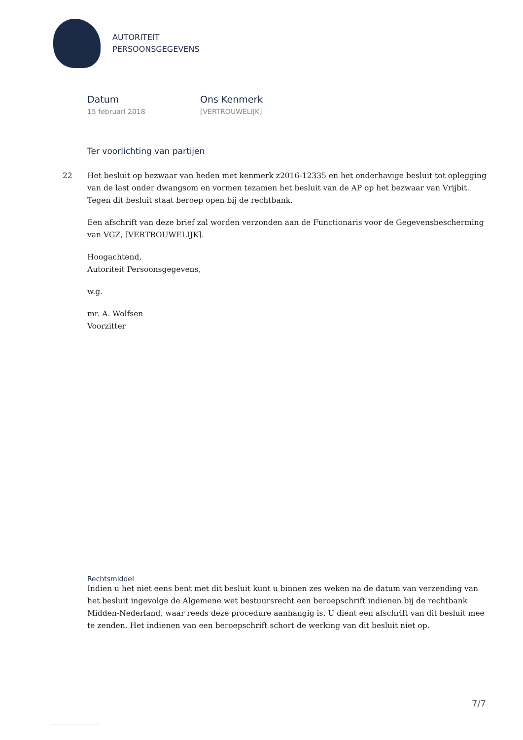AUTORITEIT
PERSOONSGEGEVENS
Datum
15 februari 2018
Ons Kenmerk
[VERTROUWELIJK]
Ter voorlichting van partijen
22 Het besluit op bezwaar van heden met kenmerk z2016-12335 en het onderhavige besluit tot oplegging van de last onder dwangsom en vormen tezamen het besluit van de AP op het bezwaar van Vrijbit. Tegen dit besluit staat beroep open bij de rechtbank.
Een afschrift van deze brief zal worden verzonden aan de Functionaris voor de Gegevensbescherming van VGZ, [VERTROUWELIJK].
Hoogachtend,
Autoriteit Persoonsgegevens,
w.g.
mr. A. Wolfsen
Voorzitter
Rechtsmiddel
Indien u het niet eens bent met dit besluit kunt u binnen zes weken na de datum van verzending van het besluit ingevolge de Algemene wet bestuursrecht een beroepschrift indienen bij de rechtbank Midden-Nederland, waar reeds deze procedure aanhangig is. U dient een afschrift van dit besluit mee te zenden. Het indienen van een beroepschrift schort de werking van dit besluit niet op.
7/7